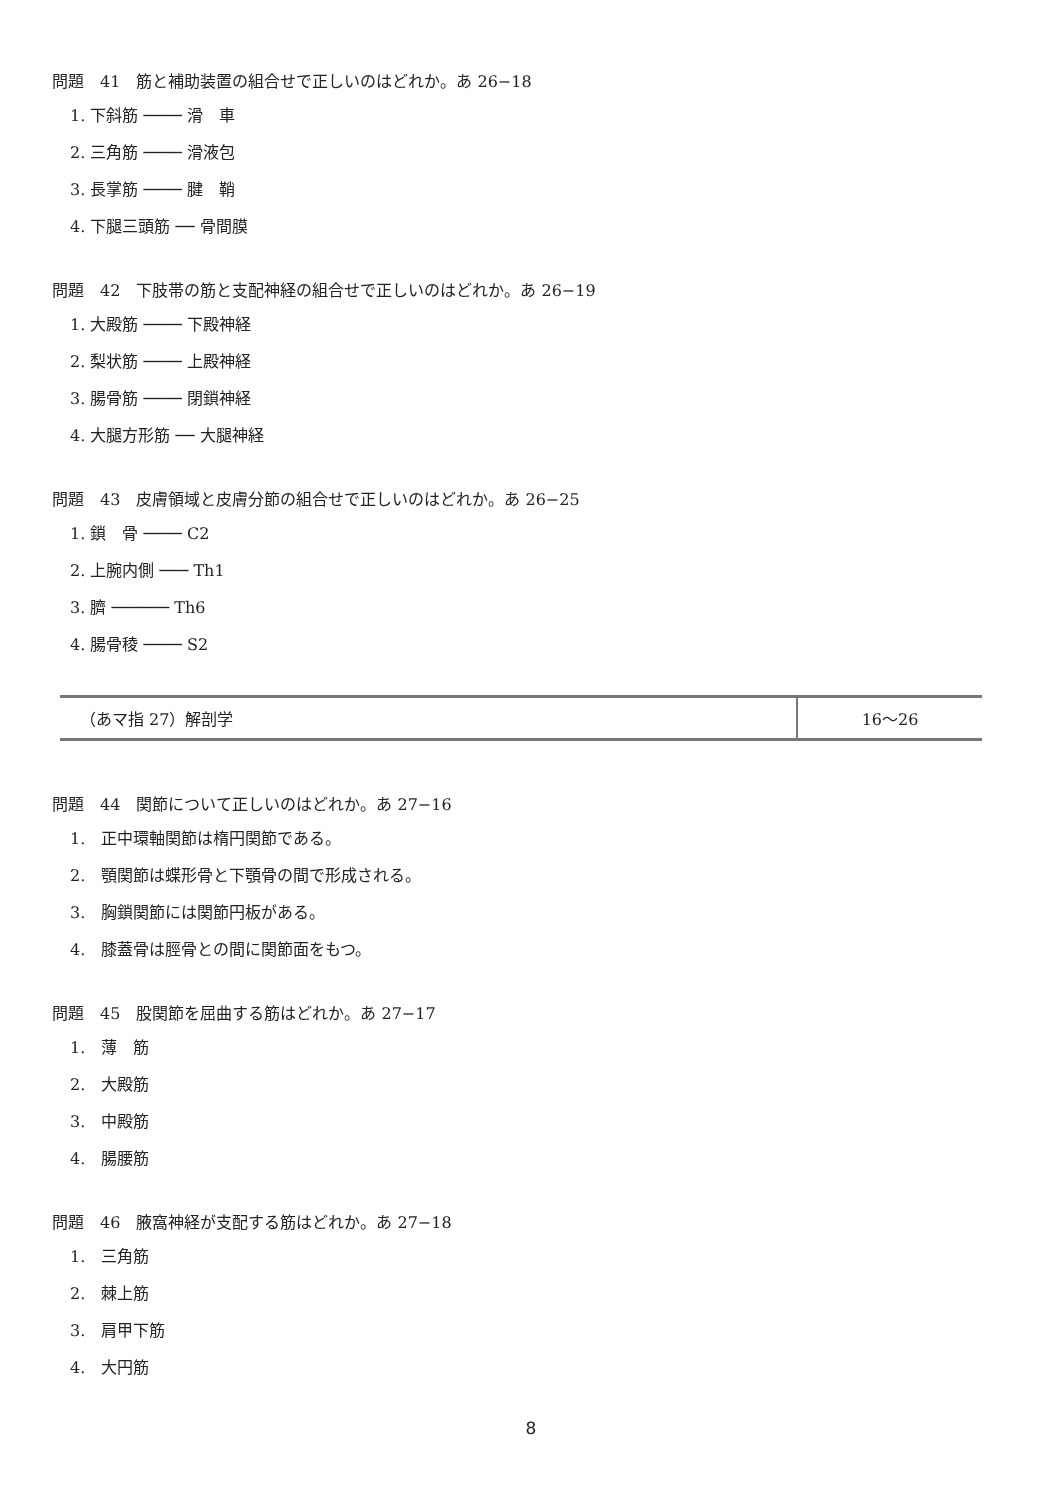問題　41　筋と補助装置の組合せで正しいのはどれか。あ 26−18
1. 下斜筋 ──── 滑　車
2. 三角筋 ──── 滑液包
3. 長掌筋 ──── 腱　鞘
4. 下腿三頭筋 ── 骨間膜
問題　42　下肢帯の筋と支配神経の組合せで正しいのはどれか。あ 26−19
1. 大殿筋 ──── 下殿神経
2. 梨状筋 ──── 上殿神経
3. 腸骨筋 ──── 閉鎖神経
4. 大腿方形筋 ── 大腿神経
問題　43　皮膚領域と皮膚分節の組合せで正しいのはどれか。あ 26−25
1. 鎖　骨 ──── C2
2. 上腕内側 ─── Th1
3. 臍 ────── Th6
4. 腸骨稜 ──── S2
| （あマ指 27）解剖学 | 16～26 |
問題　44　関節について正しいのはどれか。あ 27−16
1.　正中環軸関節は楕円関節である。
2.　顎関節は蝶形骨と下顎骨の間で形成される。
3.　胸鎖関節には関節円板がある。
4.　膝蓋骨は脛骨との間に関節面をもつ。
問題　45　股関節を屈曲する筋はどれか。あ 27−17
1.　薄　筋
2.　大殿筋
3.　中殿筋
4.　腸腰筋
問題　46　腋窩神経が支配する筋はどれか。あ 27−18
1.　三角筋
2.　棘上筋
3.　肩甲下筋
4.　大円筋
8